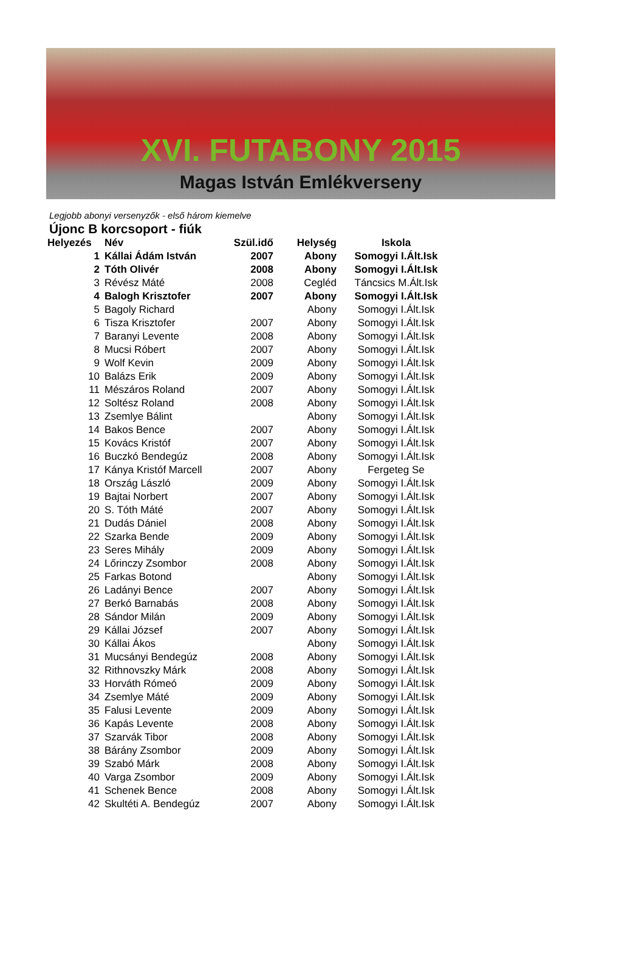XVI. FUTABONY 2015
Magas István Emlékverseny
Legjobb abonyi versenyzők - első három kiemelve
Újonc B korcsoport - fiúk
| Helyezés | Név | Szül.idő | Helység | Iskola |
| --- | --- | --- | --- | --- |
| 1 | Kállai Ádám István | 2007 | Abony | Somogyi I.Ált.Isk |
| 2 | Tóth Olivér | 2008 | Abony | Somogyi I.Ált.Isk |
| 3 | Révész Máté | 2008 | Cegléd | Táncsics M.Ált.Isk |
| 4 | Balogh Krisztofer | 2007 | Abony | Somogyi I.Ált.Isk |
| 5 | Bagoly Richard | | Abony | Somogyi I.Ált.Isk |
| 6 | Tisza Krisztofer | 2007 | Abony | Somogyi I.Ált.Isk |
| 7 | Baranyi Levente | 2008 | Abony | Somogyi I.Ált.Isk |
| 8 | Mucsi Róbert | 2007 | Abony | Somogyi I.Ált.Isk |
| 9 | Wolf Kevin | 2009 | Abony | Somogyi I.Ált.Isk |
| 10 | Balázs Erik | 2009 | Abony | Somogyi I.Ált.Isk |
| 11 | Mészáros Roland | 2007 | Abony | Somogyi I.Ált.Isk |
| 12 | Soltész Roland | 2008 | Abony | Somogyi I.Ált.Isk |
| 13 | Zsemlye Bálint | | Abony | Somogyi I.Ált.Isk |
| 14 | Bakos Bence | 2007 | Abony | Somogyi I.Ált.Isk |
| 15 | Kovács Kristóf | 2007 | Abony | Somogyi I.Ált.Isk |
| 16 | Buczkó Bendegúz | 2008 | Abony | Somogyi I.Ált.Isk |
| 17 | Kánya Kristóf Marcell | 2007 | Abony | Fergeteg Se |
| 18 | Ország László | 2009 | Abony | Somogyi I.Ált.Isk |
| 19 | Bajtai Norbert | 2007 | Abony | Somogyi I.Ált.Isk |
| 20 | S. Tóth Máté | 2007 | Abony | Somogyi I.Ált.Isk |
| 21 | Dudás Dániel | 2008 | Abony | Somogyi I.Ált.Isk |
| 22 | Szarka Bende | 2009 | Abony | Somogyi I.Ált.Isk |
| 23 | Seres Mihály | 2009 | Abony | Somogyi I.Ált.Isk |
| 24 | Lőrinczy Zsombor | 2008 | Abony | Somogyi I.Ált.Isk |
| 25 | Farkas Botond | | Abony | Somogyi I.Ált.Isk |
| 26 | Ladányi Bence | 2007 | Abony | Somogyi I.Ált.Isk |
| 27 | Berkó Barnabás | 2008 | Abony | Somogyi I.Ált.Isk |
| 28 | Sándor Milán | 2009 | Abony | Somogyi I.Ált.Isk |
| 29 | Kállai József | 2007 | Abony | Somogyi I.Ált.Isk |
| 30 | Kállai Ákos | | Abony | Somogyi I.Ált.Isk |
| 31 | Mucsányi Bendegúz | 2008 | Abony | Somogyi I.Ált.Isk |
| 32 | Rithnovszky Márk | 2008 | Abony | Somogyi I.Ált.Isk |
| 33 | Horváth Rómeó | 2009 | Abony | Somogyi I.Ált.Isk |
| 34 | Zsemlye Máté | 2009 | Abony | Somogyi I.Ált.Isk |
| 35 | Falusi Levente | 2009 | Abony | Somogyi I.Ált.Isk |
| 36 | Kapás Levente | 2008 | Abony | Somogyi I.Ált.Isk |
| 37 | Szarvák Tibor | 2008 | Abony | Somogyi I.Ált.Isk |
| 38 | Bárány Zsombor | 2009 | Abony | Somogyi I.Ált.Isk |
| 39 | Szabó Márk | 2008 | Abony | Somogyi I.Ált.Isk |
| 40 | Varga Zsombor | 2009 | Abony | Somogyi I.Ált.Isk |
| 41 | Schenek Bence | 2008 | Abony | Somogyi I.Ált.Isk |
| 42 | Skultéti A. Bendegúz | 2007 | Abony | Somogyi I.Ált.Isk |